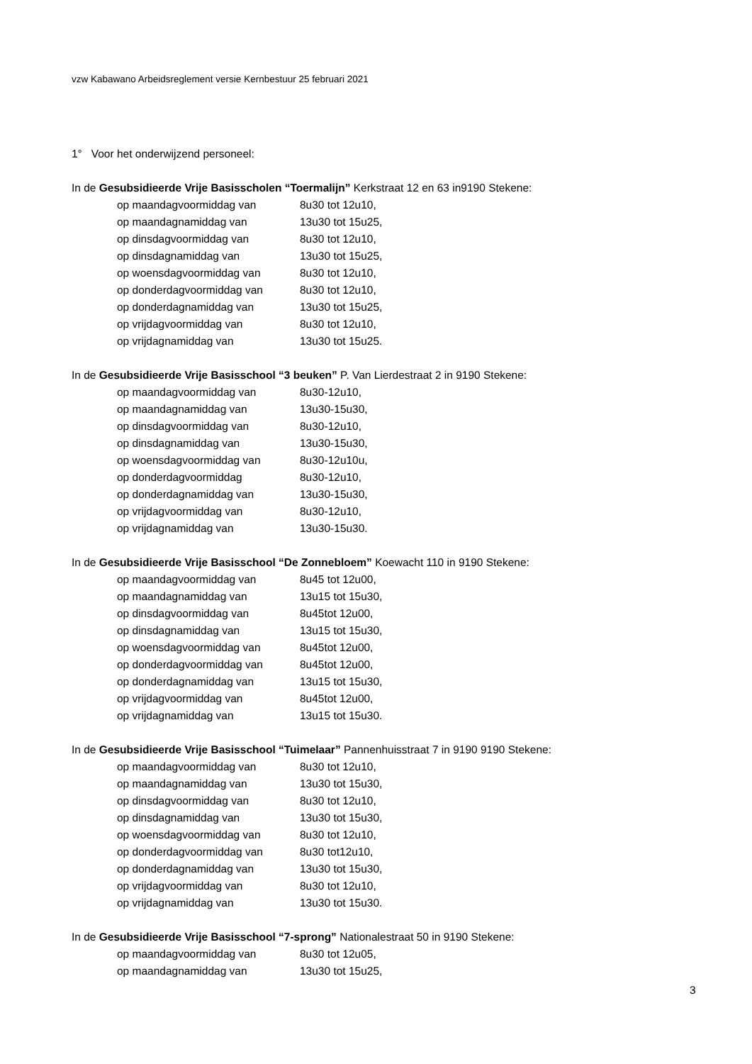vzw Kabawano Arbeidsreglement versie Kernbestuur 25 februari 2021
1° Voor het onderwijzend personeel:
In de Gesubsidieerde Vrije Basisscholen “Toermalijn” Kerkstraat 12 en 63 in9190 Stekene:
op maandagvoormiddag van 8u30 tot 12u10,
op maandagnamiddag van 13u30 tot 15u25,
op dinsdagvoormiddag van 8u30 tot 12u10,
op dinsdagnamiddag van 13u30 tot 15u25,
op woensdagvoormiddag van 8u30 tot 12u10,
op donderdagvoormiddag van 8u30 tot 12u10,
op donderdagnamiddag van 13u30 tot 15u25,
op vrijdagvoormiddag van 8u30 tot 12u10,
op vrijdagnamiddag van 13u30 tot 15u25.
In de Gesubsidieerde Vrije Basisschool “3 beuken” P. Van Lierdestraat 2 in 9190 Stekene:
op maandagvoormiddag van 8u30-12u10,
op maandagnamiddag van 13u30-15u30,
op dinsdagvoormiddag van 8u30-12u10,
op dinsdagnamiddag van 13u30-15u30,
op woensdagvoormiddag van 8u30-12u10u,
op donderdagvoormiddag 8u30-12u10,
op donderdagnamiddag van 13u30-15u30,
op vrijdagvoormiddag van 8u30-12u10,
op vrijdagnamiddag van 13u30-15u30.
In de Gesubsidieerde Vrije Basisschool “De Zonnebloem” Koewacht 110 in 9190 Stekene:
op maandagvoormiddag van 8u45 tot 12u00,
op maandagnamiddag van 13u15 tot 15u30,
op dinsdagvoormiddag van 8u45tot 12u00,
op dinsdagnamiddag van 13u15 tot 15u30,
op woensdagvoormiddag van 8u45tot 12u00,
op donderdagvoormiddag van 8u45tot 12u00,
op donderdagnamiddag van 13u15 tot 15u30,
op vrijdagvoormiddag van 8u45tot 12u00,
op vrijdagnamiddag van 13u15 tot 15u30.
In de Gesubsidieerde Vrije Basisschool “Tuimelaar” Pannenhuisstraat 7 in 9190 9190 Stekene:
op maandagvoormiddag van 8u30 tot 12u10,
op maandagnamiddag van 13u30 tot 15u30,
op dinsdagvoormiddag van 8u30 tot 12u10,
op dinsdagnamiddag van 13u30 tot 15u30,
op woensdagvoormiddag van 8u30 tot 12u10,
op donderdagvoormiddag van 8u30 tot12u10,
op donderdagnamiddag van 13u30 tot 15u30,
op vrijdagvoormiddag van 8u30 tot 12u10,
op vrijdagnamiddag van 13u30 tot 15u30.
In de Gesubsidieerde Vrije Basisschool “7-sprong” Nationalestraat 50 in 9190 Stekene:
op maandagvoormiddag van 8u30 tot 12u05,
op maandagnamiddag van 13u30 tot 15u25,
3